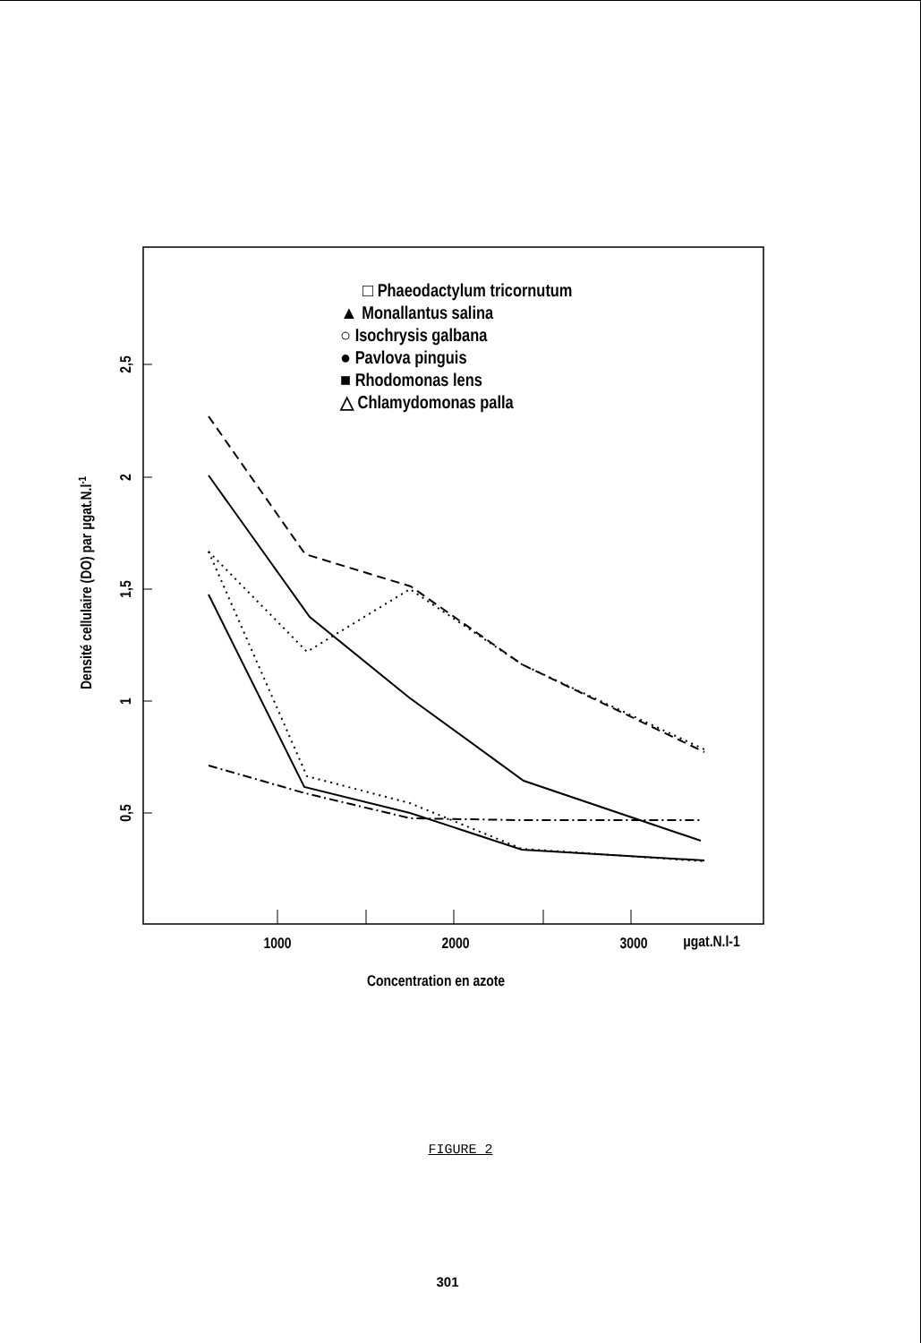2,5
2
1,5
1
0,5
1000
2000
3000
µgat.N.l-1
Concentration en azote
Densité cellulaire (DO) par µgat.N.l-1
□ Phaeodactylum tricornutum
▲ Monallantus salina
○ Isochrysis galbana
● Pavlova pinguis
■ Rhodomonas lens
△ Chlamydomonas palla
FIGURE 2
301